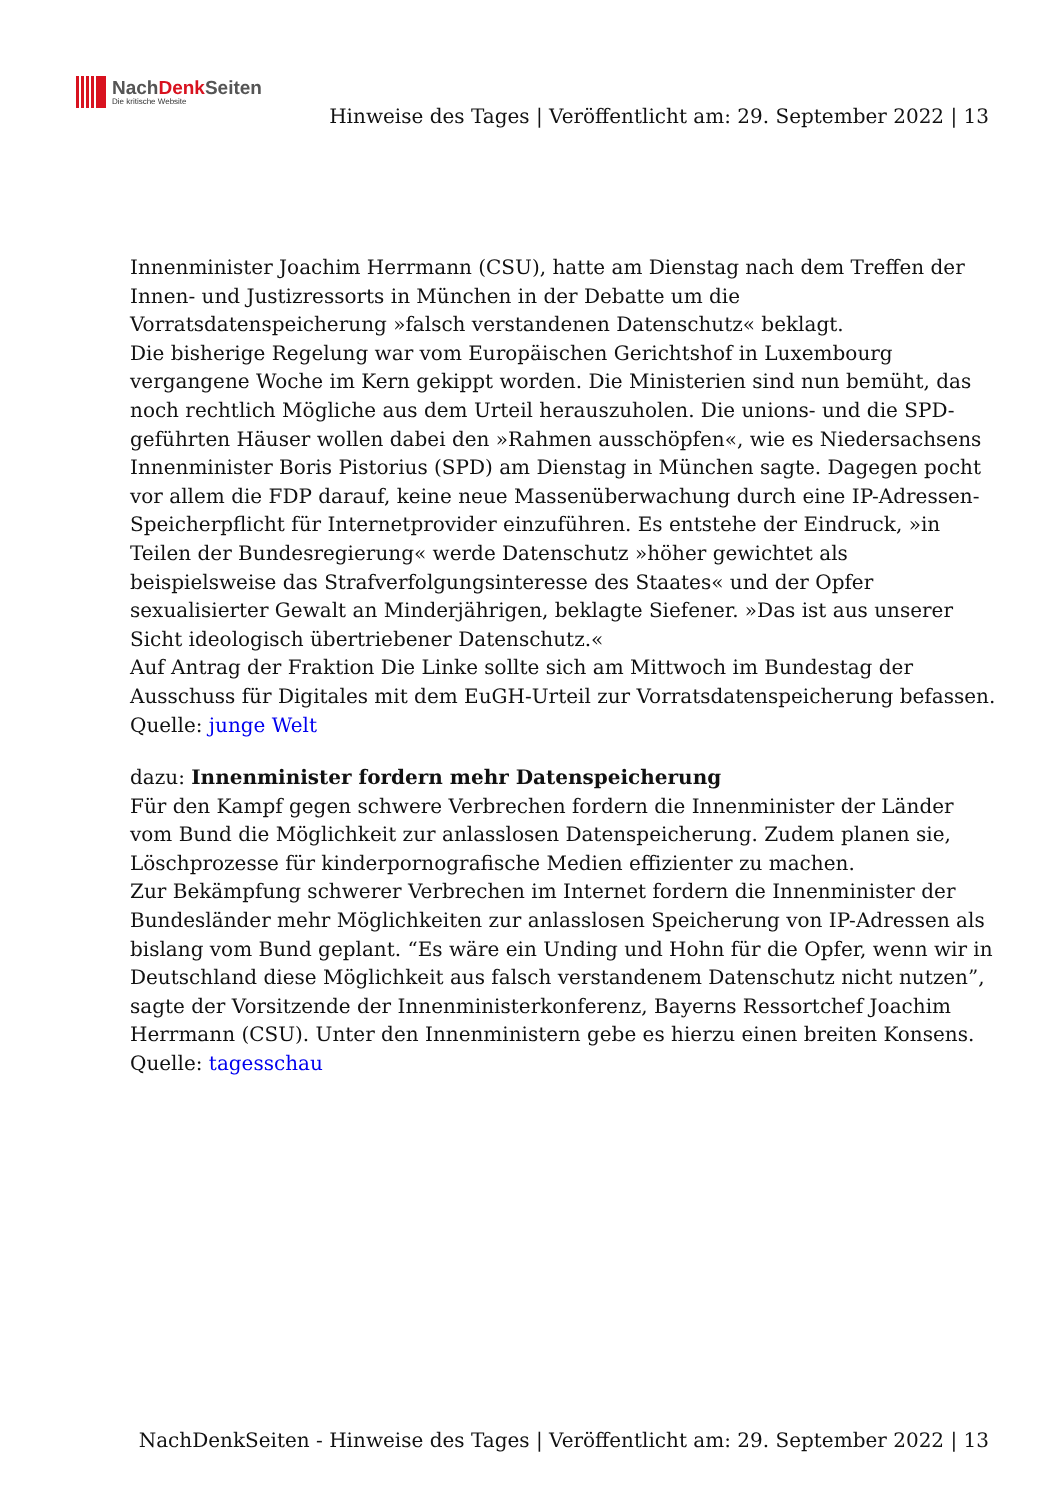NachDenk Seiten
Die kritische Website
Hinweise des Tages | Veröffentlicht am: 29. September 2022 | 13
Innenminister Joachim Herrmann (CSU), hatte am Dienstag nach dem Treffen der Innen- und Justizressorts in München in der Debatte um die Vorratsdatenspeicherung »falsch verstandenen Datenschutz« beklagt.
Die bisherige Regelung war vom Europäischen Gerichtshof in Luxembourg vergangene Woche im Kern gekippt worden. Die Ministerien sind nun bemüht, das noch rechtlich Mögliche aus dem Urteil herauszuholen. Die unions- und die SPD-geführten Häuser wollen dabei den »Rahmen ausschöpfen«, wie es Niedersachsens Innenminister Boris Pistorius (SPD) am Dienstag in München sagte. Dagegen pocht vor allem die FDP darauf, keine neue Massenüberwachung durch eine IP-Adressen-Speicherpflicht für Internetprovider einzuführen. Es entstehe der Eindruck, »in Teilen der Bundesregierung« werde Datenschutz »höher gewichtet als beispielsweise das Strafverfolgungsinteresse des Staates« und der Opfer sexualisierter Gewalt an Minderjährigen, beklagte Siefener. »Das ist aus unserer Sicht ideologisch übertriebener Datenschutz.«
Auf Antrag der Fraktion Die Linke sollte sich am Mittwoch im Bundestag der Ausschuss für Digitales mit dem EuGH-Urteil zur Vorratsdatenspeicherung befassen.
Quelle: junge Welt
dazu: Innenminister fordern mehr Datenspeicherung
Für den Kampf gegen schwere Verbrechen fordern die Innenminister der Länder vom Bund die Möglichkeit zur anlasslosen Datenspeicherung. Zudem planen sie, Löschprozesse für kinderpornografische Medien effizienter zu machen.
Zur Bekämpfung schwerer Verbrechen im Internet fordern die Innenminister der Bundesländer mehr Möglichkeiten zur anlasslosen Speicherung von IP-Adressen als bislang vom Bund geplant. “Es wäre ein Unding und Hohn für die Opfer, wenn wir in Deutschland diese Möglichkeit aus falsch verstandenem Datenschutz nicht nutzen”, sagte der Vorsitzende der Innenministerkonferenz, Bayerns Ressortchef Joachim Herrmann (CSU). Unter den Innenministern gebe es hierzu einen breiten Konsens.
Quelle: tagesschau
NachDenkSeiten - Hinweise des Tages | Veröffentlicht am: 29. September 2022 | 13